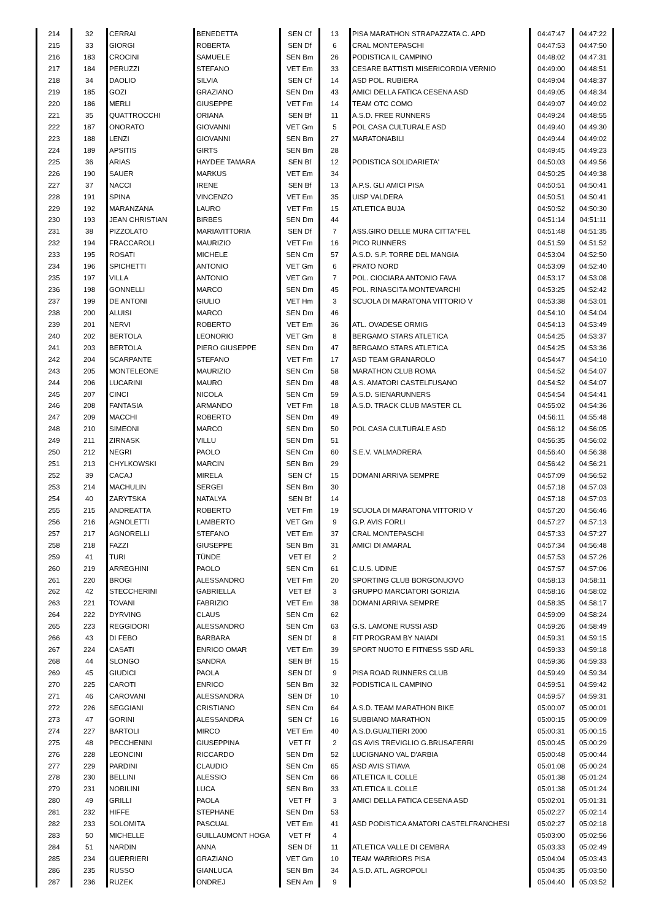| 214 | 32 | CERRAI | BENEDETTA | SEN Cf | 13 | PISA MARATHON STRAPAZZATA C. APD | 04:47:47 | 04:47:22 |
| 215 | 33 | GIORGI | ROBERTA | SEN Df | 6 | CRAL MONTEPASCHI | 04:47:53 | 04:47:50 |
| 216 | 183 | CROCINI | SAMUELE | SEN Bm | 26 | PODISTICA IL CAMPINO | 04:48:02 | 04:47:31 |
| 217 | 184 | PERUZZI | STEFANO | VET Em | 33 | CESARE BATTISTI MISERICORDIA VERNIO | 04:49:00 | 04:48:51 |
| 218 | 34 | DAOLIO | SILVIA | SEN Cf | 14 | ASD POL. RUBIERA | 04:49:04 | 04:48:37 |
| 219 | 185 | GOZI | GRAZIANO | SEN Dm | 43 | AMICI DELLA FATICA CESENA ASD | 04:49:05 | 04:48:34 |
| 220 | 186 | MERLI | GIUSEPPE | VET Fm | 14 | TEAM OTC COMO | 04:49:07 | 04:49:02 |
| 221 | 35 | QUATTROCCHI | ORIANA | SEN Bf | 11 | A.S.D. FREE RUNNERS | 04:49:24 | 04:48:55 |
| 222 | 187 | ONORATO | GIOVANNI | VET Gm | 5 | POL CASA CULTURALE ASD | 04:49:40 | 04:49:30 |
| 223 | 188 | LENZI | GIOVANNI | SEN Bm | 27 | MARATONABILI | 04:49:44 | 04:49:02 |
| 224 | 189 | APSITIS | GIRTS | SEN Bm | 28 | | 04:49:45 | 04:49:23 |
| 225 | 36 | ARIAS | HAYDEE TAMARA | SEN Bf | 12 | PODISTICA SOLIDARIETA' | 04:50:03 | 04:49:56 |
| 226 | 190 | SAUER | MARKUS | VET Em | 34 | | 04:50:25 | 04:49:38 |
| 227 | 37 | NACCI | IRENE | SEN Bf | 13 | A.P.S. GLI AMICI PISA | 04:50:51 | 04:50:41 |
| 228 | 191 | SPINA | VINCENZO | VET Em | 35 | UISP VALDERA | 04:50:51 | 04:50:41 |
| 229 | 192 | MARANZANA | LAURO | VET Fm | 15 | ATLETICA BUJA | 04:50:52 | 04:50:30 |
| 230 | 193 | JEAN CHRISTIAN | BIRBES | SEN Dm | 44 | | 04:51:14 | 04:51:11 |
| 231 | 38 | PIZZOLATO | MARIAVITTORIA | SEN Df | 7 | ASS.GIRO DELLE MURA CITTA''FEL | 04:51:48 | 04:51:35 |
| 232 | 194 | FRACCAROLI | MAURIZIO | VET Fm | 16 | PICO RUNNERS | 04:51:59 | 04:51:52 |
| 233 | 195 | ROSATI | MICHELE | SEN Cm | 57 | A.S.D. S.P. TORRE DEL MANGIA | 04:53:04 | 04:52:50 |
| 234 | 196 | SPICHETTI | ANTONIO | VET Gm | 6 | PRATO NORD | 04:53:09 | 04:52:40 |
| 235 | 197 | VILLA | ANTONIO | VET Gm | 7 | POL. CIOCIARA ANTONIO FAVA | 04:53:17 | 04:53:08 |
| 236 | 198 | GONNELLI | MARCO | SEN Dm | 45 | POL. RINASCITA MONTEVARCHI | 04:53:25 | 04:52:42 |
| 237 | 199 | DE ANTONI | GIULIO | VET Hm | 3 | SCUOLA DI MARATONA VITTORIO V | 04:53:38 | 04:53:01 |
| 238 | 200 | ALUISI | MARCO | SEN Dm | 46 | | 04:54:10 | 04:54:04 |
| 239 | 201 | NERVI | ROBERTO | VET Em | 36 | ATL. OVADESE ORMIG | 04:54:13 | 04:53:49 |
| 240 | 202 | BERTOLA | LEONORIO | VET Gm | 8 | BERGAMO STARS ATLETICA | 04:54:25 | 04:53:37 |
| 241 | 203 | BERTOLA | PIERO GIUSEPPE | SEN Dm | 47 | BERGAMO STARS ATLETICA | 04:54:25 | 04:53:36 |
| 242 | 204 | SCARPANTE | STEFANO | VET Fm | 17 | ASD TEAM GRANAROLO | 04:54:47 | 04:54:10 |
| 243 | 205 | MONTELEONE | MAURIZIO | SEN Cm | 58 | MARATHON CLUB ROMA | 04:54:52 | 04:54:07 |
| 244 | 206 | LUCARINI | MAURO | SEN Dm | 48 | A.S. AMATORI CASTELFUSANO | 04:54:52 | 04:54:07 |
| 245 | 207 | CINCI | NICOLA | SEN Cm | 59 | A.S.D. SIENARUNNERS | 04:54:54 | 04:54:41 |
| 246 | 208 | FANTASIA | ARMANDO | VET Fm | 18 | A.S.D. TRACK CLUB MASTER CL | 04:55:02 | 04:54:36 |
| 247 | 209 | MACCHI | ROBERTO | SEN Dm | 49 | | 04:56:11 | 04:55:48 |
| 248 | 210 | SIMEONI | MARCO | SEN Dm | 50 | POL CASA CULTURALE ASD | 04:56:12 | 04:56:05 |
| 249 | 211 | ZIRNASK | VILLU | SEN Dm | 51 | | 04:56:35 | 04:56:02 |
| 250 | 212 | NEGRI | PAOLO | SEN Cm | 60 | S.E.V. VALMADRERA | 04:56:40 | 04:56:38 |
| 251 | 213 | CHYLKOWSKI | MARCIN | SEN Bm | 29 | | 04:56:42 | 04:56:21 |
| 252 | 39 | CACAJ | MIRELA | SEN Cf | 15 | DOMANI ARRIVA SEMPRE | 04:57:09 | 04:56:52 |
| 253 | 214 | MACHULIN | SERGEI | SEN Bm | 30 | | 04:57:18 | 04:57:03 |
| 254 | 40 | ZARYTSKA | NATALYA | SEN Bf | 14 | | 04:57:18 | 04:57:03 |
| 255 | 215 | ANDREATTA | ROBERTO | VET Fm | 19 | SCUOLA DI MARATONA VITTORIO V | 04:57:20 | 04:56:46 |
| 256 | 216 | AGNOLETTI | LAMBERTO | VET Gm | 9 | G.P. AVIS FORLI | 04:57:27 | 04:57:13 |
| 257 | 217 | AGNORELLI | STEFANO | VET Em | 37 | CRAL MONTEPASCHI | 04:57:33 | 04:57:27 |
| 258 | 218 | FAZZI | GIUSEPPE | SEN Bm | 31 | AMICI DI AMARAL | 04:57:34 | 04:56:48 |
| 259 | 41 | TURI | TÜNDE | VET Ef | 2 | | 04:57:53 | 04:57:26 |
| 260 | 219 | ARREGHINI | PAOLO | SEN Cm | 61 | C.U.S. UDINE | 04:57:57 | 04:57:06 |
| 261 | 220 | BROGI | ALESSANDRO | VET Fm | 20 | SPORTING CLUB BORGONUOVO | 04:58:13 | 04:58:11 |
| 262 | 42 | STECCHERINI | GABRIELLA | VET Ef | 3 | GRUPPO MARCIATORI GORIZIA | 04:58:16 | 04:58:02 |
| 263 | 221 | TOVANI | FABRIZIO | VET Em | 38 | DOMANI ARRIVA SEMPRE | 04:58:35 | 04:58:17 |
| 264 | 222 | DYRVING | CLAUS | SEN Cm | 62 | | 04:59:09 | 04:58:24 |
| 265 | 223 | REGGIDORI | ALESSANDRO | SEN Cm | 63 | G.S. LAMONE RUSSI ASD | 04:59:26 | 04:58:49 |
| 266 | 43 | DI FEBO | BARBARA | SEN Df | 8 | FIT PROGRAM BY NAIADI | 04:59:31 | 04:59:15 |
| 267 | 224 | CASATI | ENRICO OMAR | VET Em | 39 | SPORT NUOTO E FITNESS SSD ARL | 04:59:33 | 04:59:18 |
| 268 | 44 | SLONGO | SANDRA | SEN Bf | 15 | | 04:59:36 | 04:59:33 |
| 269 | 45 | GIUDICI | PAOLA | SEN Df | 9 | PISA ROAD RUNNERS CLUB | 04:59:49 | 04:59:34 |
| 270 | 225 | CAROTI | ENRICO | SEN Bm | 32 | PODISTICA IL CAMPINO | 04:59:51 | 04:59:42 |
| 271 | 46 | CAROVANI | ALESSANDRA | SEN Df | 10 | | 04:59:57 | 04:59:31 |
| 272 | 226 | SEGGIANI | CRISTIANO | SEN Cm | 64 | A.S.D. TEAM MARATHON BIKE | 05:00:07 | 05:00:01 |
| 273 | 47 | GORINI | ALESSANDRA | SEN Cf | 16 | SUBBIANO MARATHON | 05:00:15 | 05:00:09 |
| 274 | 227 | BARTOLI | MIRCO | VET Em | 40 | A.S.D.GUALTIERI 2000 | 05:00:31 | 05:00:15 |
| 275 | 48 | PECCHENINI | GIUSEPPINA | VET Ff | 2 | GS AVIS TREVIGLIO G.BRUSAFERRI | 05:00:45 | 05:00:29 |
| 276 | 228 | LEONCINI | RICCARDO | SEN Dm | 52 | LUCIGNANO VAL D'ARBIA | 05:00:48 | 05:00:44 |
| 277 | 229 | PARDINI | CLAUDIO | SEN Cm | 65 | ASD AVIS STIAVA | 05:01:08 | 05:00:24 |
| 278 | 230 | BELLINI | ALESSIO | SEN Cm | 66 | ATLETICA IL COLLE | 05:01:38 | 05:01:24 |
| 279 | 231 | NOBILINI | LUCA | SEN Bm | 33 | ATLETICA IL COLLE | 05:01:38 | 05:01:24 |
| 280 | 49 | GRILLI | PAOLA | VET Ff | 3 | AMICI DELLA FATICA CESENA ASD | 05:02:01 | 05:01:31 |
| 281 | 232 | HIFFE | STEPHANE | SEN Dm | 53 | | 05:02:27 | 05:02:14 |
| 282 | 233 | SOLOMITA | PASCUAL | VET Em | 41 | ASD PODISTICA AMATORI CASTELFRANCHESI | 05:02:27 | 05:02:18 |
| 283 | 50 | MICHELLE | GUILLAUMONT HOGA | VET Ff | 4 | | 05:03:00 | 05:02:56 |
| 284 | 51 | NARDIN | ANNA | SEN Df | 11 | ATLETICA VALLE DI CEMBRA | 05:03:33 | 05:02:49 |
| 285 | 234 | GUERRIERI | GRAZIANO | VET Gm | 10 | TEAM WARRIORS PISA | 05:04:04 | 05:03:43 |
| 286 | 235 | RUSSO | GIANLUCA | SEN Bm | 34 | A.S.D. ATL. AGROPOLI | 05:04:35 | 05:03:50 |
| 287 | 236 | RUZEK | ONDREJ | SEN Am | 9 | | 05:04:40 | 05:03:52 |